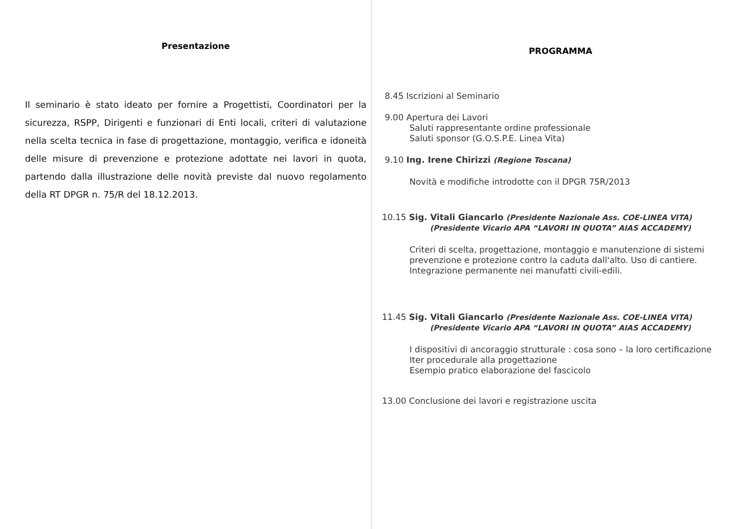Presentazione
Il seminario è stato ideato per fornire a Progettisti, Coordinatori per la sicurezza, RSPP, Dirigenti e funzionari di Enti locali, criteri di valutazione nella scelta tecnica in fase di progettazione, montaggio, verifica e idoneità delle misure di prevenzione e protezione adottate nei lavori in quota, partendo dalla illustrazione delle novità previste dal nuovo regolamento della RT DPGR n. 75/R del 18.12.2013.
PROGRAMMA
8.45 Iscrizioni al Seminario
9.00 Apertura dei Lavori
Saluti rappresentante ordine professionale
Saluti sponsor (G.O.S.P.E. Linea Vita)
9.10 Ing. Irene Chirizzi (Regione Toscana)
Novità e modifiche introdotte con il DPGR 75R/2013
10.15 Sig. Vitali Giancarlo (Presidente Nazionale Ass. COE-LINEA VITA)
(Presidente Vicario APA “LAVORI IN QUOTA” AIAS ACCADEMY)
Criteri di scelta, progettazione, montaggio e manutenzione di sistemi prevenzione e protezione contro la caduta dall'alto. Uso di cantiere.
Integrazione permanente nei manufatti civili-edili.
11.45 Sig. Vitali Giancarlo (Presidente Nazionale Ass. COE-LINEA VITA)
(Presidente Vicario APA “LAVORI IN QUOTA” AIAS ACCADEMY)
I dispositivi di ancoraggio strutturale : cosa sono – la loro certificazione
Iter procedurale alla progettazione
Esempio pratico elaborazione del fascicolo
13.00 Conclusione dei lavori e registrazione uscita